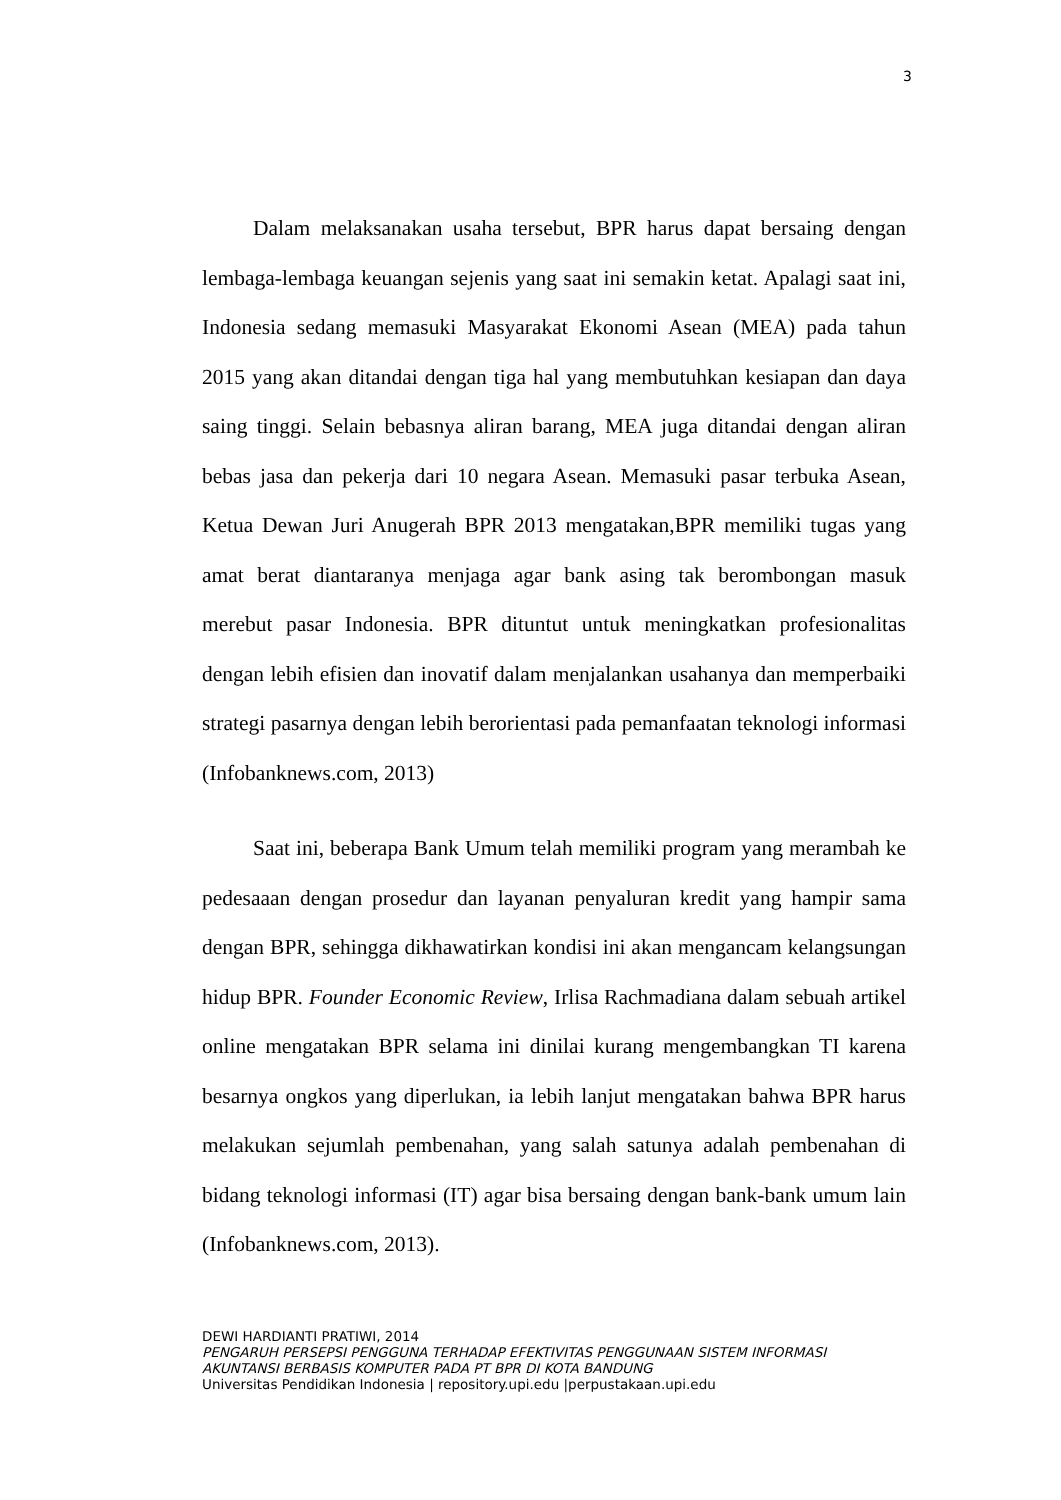3
Dalam melaksanakan usaha tersebut, BPR harus dapat bersaing dengan lembaga-lembaga keuangan sejenis yang saat ini semakin ketat. Apalagi saat ini, Indonesia sedang memasuki Masyarakat Ekonomi Asean (MEA) pada tahun 2015 yang akan ditandai dengan tiga hal yang membutuhkan kesiapan dan daya saing tinggi. Selain bebasnya aliran barang, MEA juga ditandai dengan aliran bebas jasa dan pekerja dari 10 negara Asean. Memasuki pasar terbuka Asean, Ketua Dewan Juri Anugerah BPR 2013 mengatakan,BPR memiliki tugas yang amat berat diantaranya menjaga agar bank asing tak berombongan masuk merebut pasar Indonesia. BPR dituntut untuk meningkatkan profesionalitas dengan lebih efisien dan inovatif dalam menjalankan usahanya dan memperbaiki strategi pasarnya dengan lebih berorientasi pada pemanfaatan teknologi informasi (Infobanknews.com, 2013)
Saat ini, beberapa Bank Umum telah memiliki program yang merambah ke pedesaaan dengan prosedur dan layanan penyaluran kredit yang hampir sama dengan BPR, sehingga dikhawatirkan kondisi ini akan mengancam kelangsungan hidup BPR. Founder Economic Review, Irlisa Rachmadiana dalam sebuah artikel online mengatakan BPR selama ini dinilai kurang mengembangkan TI karena besarnya ongkos yang diperlukan, ia lebih lanjut mengatakan bahwa BPR harus melakukan sejumlah pembenahan, yang salah satunya adalah pembenahan di bidang teknologi informasi (IT) agar bisa bersaing dengan bank-bank umum lain (Infobanknews.com, 2013).
DEWI HARDIANTI PRATIWI, 2014
PENGARUH PERSEPSI PENGGUNA TERHADAP EFEKTIVITAS PENGGUNAAN SISTEM INFORMASI
AKUNTANSI BERBASIS KOMPUTER PADA PT BPR DI KOTA BANDUNG
Universitas Pendidikan Indonesia | repository.upi.edu |perpustakaan.upi.edu